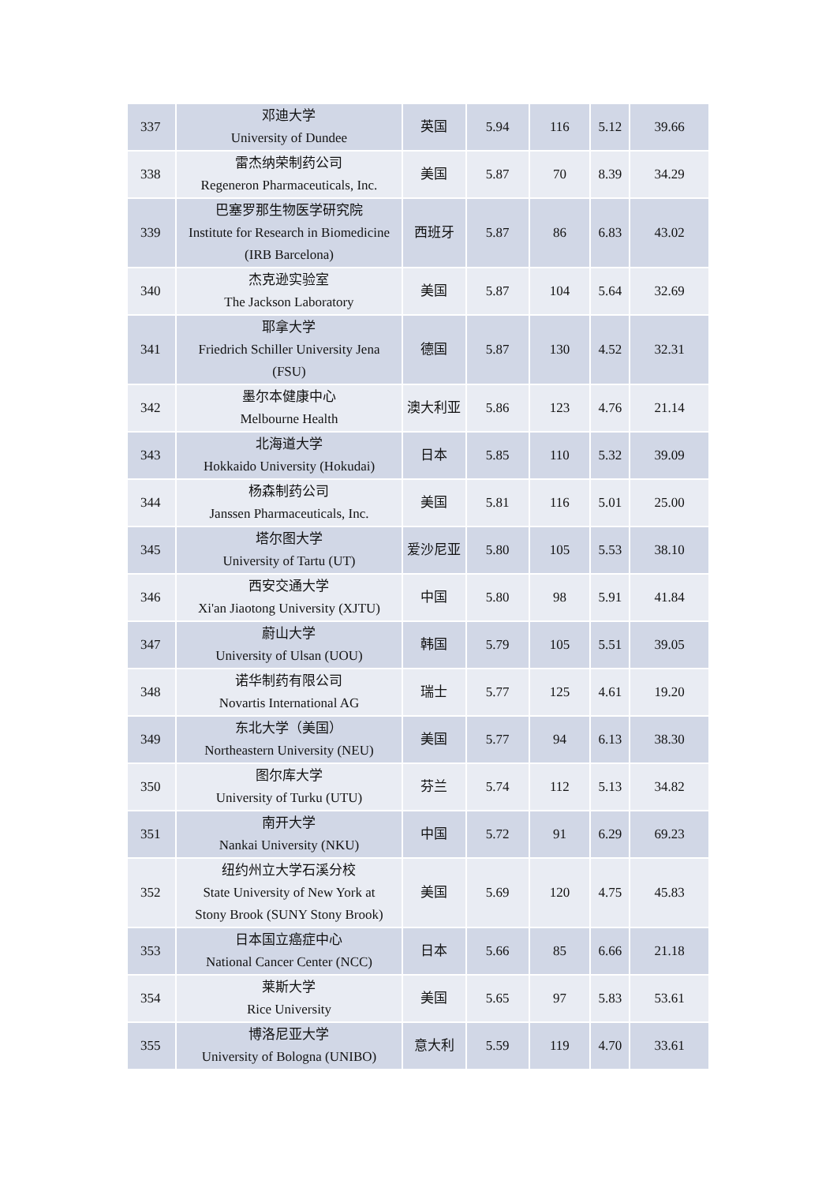| 337 | 邓迪大学 University of Dundee | 英国 | 5.94 | 116 | 5.12 | 39.66 |
| 338 | 雷杰纳荣制药公司 Regeneron Pharmaceuticals, Inc. | 美国 | 5.87 | 70 | 8.39 | 34.29 |
| 339 | 巴塞罗那生物医学研究院 Institute for Research in Biomedicine (IRB Barcelona) | 西班牙 | 5.87 | 86 | 6.83 | 43.02 |
| 340 | 杰克逊实验室 The Jackson Laboratory | 美国 | 5.87 | 104 | 5.64 | 32.69 |
| 341 | 耶拿大学 Friedrich Schiller University Jena (FSU) | 德国 | 5.87 | 130 | 4.52 | 32.31 |
| 342 | 墨尔本健康中心 Melbourne Health | 澳大利亚 | 5.86 | 123 | 4.76 | 21.14 |
| 343 | 北海道大学 Hokkaido University (Hokudai) | 日本 | 5.85 | 110 | 5.32 | 39.09 |
| 344 | 杨森制药公司 Janssen Pharmaceuticals, Inc. | 美国 | 5.81 | 116 | 5.01 | 25.00 |
| 345 | 塔尔图大学 University of Tartu (UT) | 爱沙尼亚 | 5.80 | 105 | 5.53 | 38.10 |
| 346 | 西安交通大学 Xi'an Jiaotong University (XJTU) | 中国 | 5.80 | 98 | 5.91 | 41.84 |
| 347 | 蔚山大学 University of Ulsan (UOU) | 韩国 | 5.79 | 105 | 5.51 | 39.05 |
| 348 | 诺华制药有限公司 Novartis International AG | 瑞士 | 5.77 | 125 | 4.61 | 19.20 |
| 349 | 东北大学（美国） Northeastern University (NEU) | 美国 | 5.77 | 94 | 6.13 | 38.30 |
| 350 | 图尔库大学 University of Turku (UTU) | 芬兰 | 5.74 | 112 | 5.13 | 34.82 |
| 351 | 南开大学 Nankai University (NKU) | 中国 | 5.72 | 91 | 6.29 | 69.23 |
| 352 | 纽约州立大学石溪分校 State University of New York at Stony Brook (SUNY Stony Brook) | 美国 | 5.69 | 120 | 4.75 | 45.83 |
| 353 | 日本国立癌症中心 National Cancer Center (NCC) | 日本 | 5.66 | 85 | 6.66 | 21.18 |
| 354 | 莱斯大学 Rice University | 美国 | 5.65 | 97 | 5.83 | 53.61 |
| 355 | 博洛尼亚大学 University of Bologna (UNIBO) | 意大利 | 5.59 | 119 | 4.70 | 33.61 |